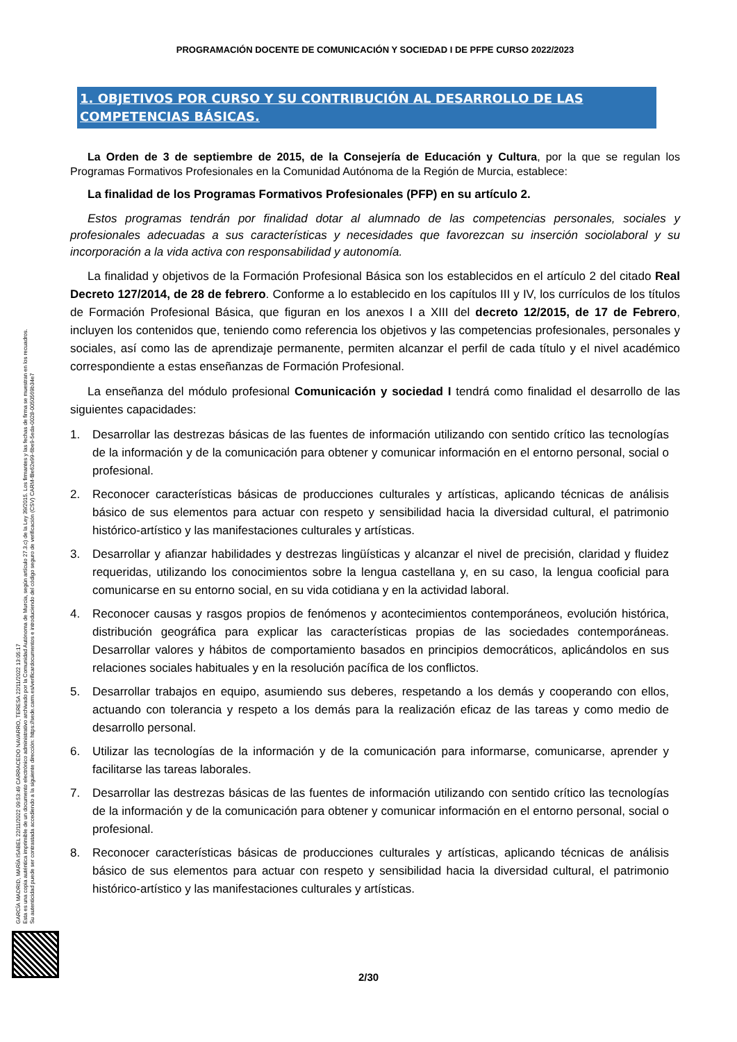GARCÍA MADRID, MARÍA ISABEL 22/11/2022 09:53:49 CARRACEDO NAVARRO, TERESA 22/11/2022 13:05:17
Esta es una copia auténtica imprimible de un documento electrónico administrativo archivado por la Comunidad Autónoma de Murcia, según artículo 27.3.c) de la Ley 39/2015. Los firmantes y las fechas de firma se muestran en los recuadros.
Su autenticidad puede ser contrastada accediendo a la siguiente dirección: https://sede.carm.es/verificardocumentos e introduciendo del código seguro de verificación (CSV) CARM-f8e62e99-6be9-5eda-0028-0050569b34e7
PROGRAMACIÓN DOCENTE DE COMUNICACIÓN Y SOCIEDAD I DE PFPE CURSO 2022/2023
1. OBJETIVOS POR CURSO Y SU CONTRIBUCIÓN AL DESARROLLO DE LAS COMPETENCIAS BÁSICAS.
La Orden de 3 de septiembre de 2015, de la Consejería de Educación y Cultura, por la que se regulan los Programas Formativos Profesionales en la Comunidad Autónoma de la Región de Murcia, establece:
La finalidad de los Programas Formativos Profesionales (PFP) en su artículo 2.
Estos programas tendrán por finalidad dotar al alumnado de las competencias personales, sociales y profesionales adecuadas a sus características y necesidades que favorezcan su inserción sociolaboral y su incorporación a la vida activa con responsabilidad y autonomía.
La finalidad y objetivos de la Formación Profesional Básica son los establecidos en el artículo 2 del citado Real Decreto 127/2014, de 28 de febrero. Conforme a lo establecido en los capítulos III y IV, los currículos de los títulos de Formación Profesional Básica, que figuran en los anexos I a XIII del decreto 12/2015, de 17 de Febrero, incluyen los contenidos que, teniendo como referencia los objetivos y las competencias profesionales, personales y sociales, así como las de aprendizaje permanente, permiten alcanzar el perfil de cada título y el nivel académico correspondiente a estas enseñanzas de Formación Profesional.
La enseñanza del módulo profesional Comunicación y sociedad I tendrá como finalidad el desarrollo de las siguientes capacidades:
1. Desarrollar las destrezas básicas de las fuentes de información utilizando con sentido crítico las tecnologías de la información y de la comunicación para obtener y comunicar información en el entorno personal, social o profesional.
2. Reconocer características básicas de producciones culturales y artísticas, aplicando técnicas de análisis básico de sus elementos para actuar con respeto y sensibilidad hacia la diversidad cultural, el patrimonio histórico-artístico y las manifestaciones culturales y artísticas.
3. Desarrollar y afianzar habilidades y destrezas lingüísticas y alcanzar el nivel de precisión, claridad y fluidez requeridas, utilizando los conocimientos sobre la lengua castellana y, en su caso, la lengua cooficial para comunicarse en su entorno social, en su vida cotidiana y en la actividad laboral.
4. Reconocer causas y rasgos propios de fenómenos y acontecimientos contemporáneos, evolución histórica, distribución geográfica para explicar las características propias de las sociedades contemporáneas. Desarrollar valores y hábitos de comportamiento basados en principios democráticos, aplicándolos en sus relaciones sociales habituales y en la resolución pacífica de los conflictos.
5. Desarrollar trabajos en equipo, asumiendo sus deberes, respetando a los demás y cooperando con ellos, actuando con tolerancia y respeto a los demás para la realización eficaz de las tareas y como medio de desarrollo personal.
6. Utilizar las tecnologías de la información y de la comunicación para informarse, comunicarse, aprender y facilitarse las tareas laborales.
7. Desarrollar las destrezas básicas de las fuentes de información utilizando con sentido crítico las tecnologías de la información y de la comunicación para obtener y comunicar información en el entorno personal, social o profesional.
8. Reconocer características básicas de producciones culturales y artísticas, aplicando técnicas de análisis básico de sus elementos para actuar con respeto y sensibilidad hacia la diversidad cultural, el patrimonio histórico-artístico y las manifestaciones culturales y artísticas.
2/30